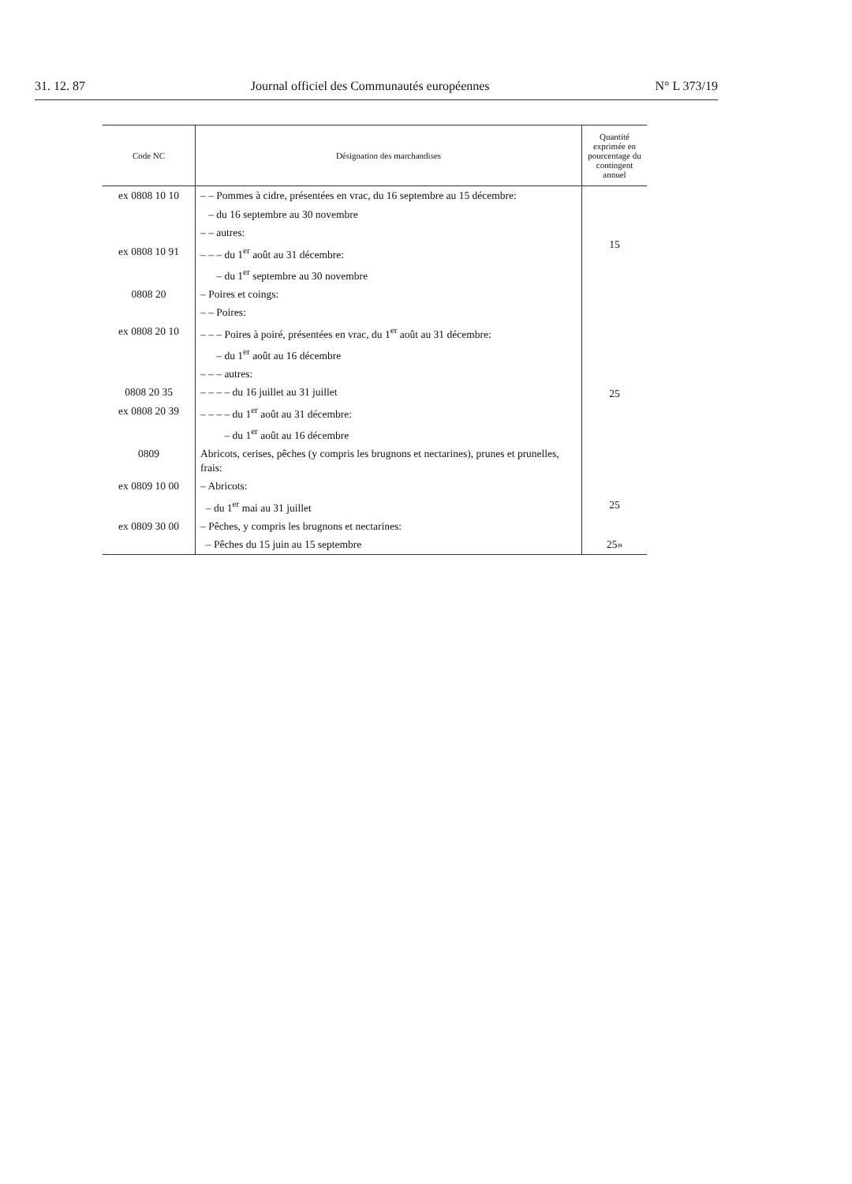31. 12. 87 Journal officiel des Communautés européennes N° L 373/19
| Code NC | Désignation des marchandises | Quantité exprimée en pourcentage du contingent annuel |
| --- | --- | --- |
| ex 0808 10 10 | – – Pommes à cidre, présentées en vrac, du 16 septembre au 15 décembre: | |
| | – du 16 septembre au 30 novembre | 15 |
| | – – autres: | |
| ex 0808 10 91 | – – – du 1<sup>er</sup> août au 31 décembre: | |
| | – du 1<sup>er</sup> septembre au 30 novembre | |
| 0808 20 | – Poires et coings: | |
| | – – Poires: | |
| ex 0808 20 10 | – – – Poires à poiré, présentées en vrac, du 1<sup>er</sup> août au 31 décembre: | |
| | – du 1<sup>er</sup> août au 16 décembre | 25 |
| | – – – autres: | |
| 0808 20 35 | – – – – du 16 juillet au 31 juillet | |
| ex 0808 20 39 | – – – – du 1<sup>er</sup> août au 31 décembre: | |
| | – du 1<sup>er</sup> août au 16 décembre | |
| 0809 | Abricots, cerises, pêches (y compris les brugnons et nectarines), prunes et prunelles, frais: | |
| ex 0809 10 00 | – Abricots: | |
| | – du 1<sup>er</sup> mai au 31 juillet | 25 |
| ex 0809 30 00 | – Pêches, y compris les brugnons et nectarines: | |
| | – Pêches du 15 juin au 15 septembre | 25» |